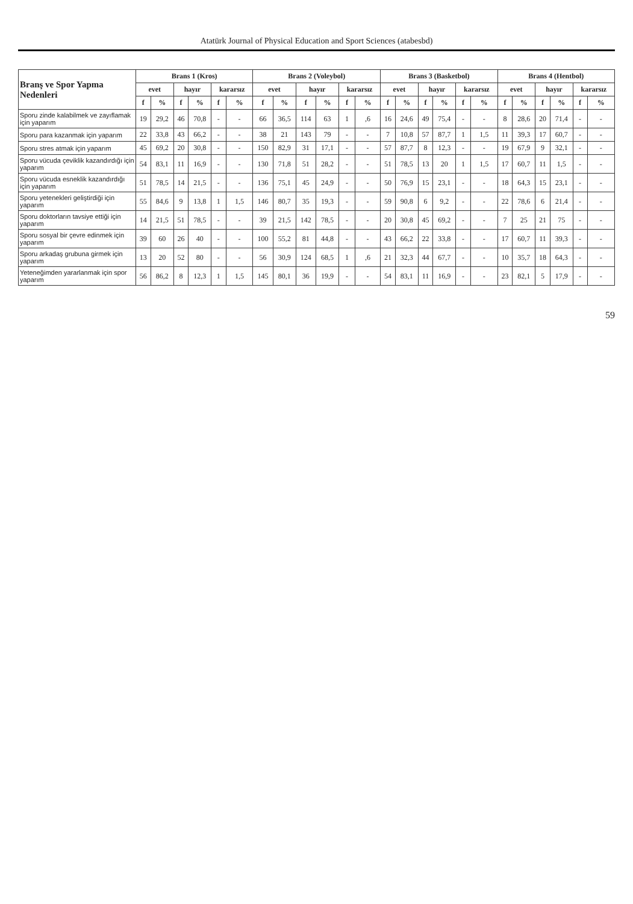Atatürk Journal of Physical Education and Sport Sciences (atabesbd)
| Branş ve Spor Yapma Nedenleri | Brans 1 (Kros) | | | | | | Brans 2 (Voleybol) | | | | | | Brans 3 (Basketbol) | | | | | | Brans 4 (Hentbol) | | | | | |
| --- | --- | --- | --- | --- | --- | --- | --- | --- | --- | --- | --- | --- | --- | --- | --- | --- | --- | --- | --- | --- | --- | --- | --- | --- |
| | evet | | hayır | | kararsız | | evet | | hayır | | kararsız | | evet | | hayır | | kararsız | | evet | | hayır | | kararsız | |
| | f | % | f | % | f | % | f | % | f | % | f | % | f | % | f | % | f | % | f | % | f | % | f | % |
| Sporu zinde kalabilmek ve zayıflamak için yaparım | 19 | 29,2 | 46 | 70,8 | - | - | 66 | 36,5 | 114 | 63 | 1 | ,6 | 16 | 24,6 | 49 | 75,4 | - | - | 8 | 28,6 | 20 | 71,4 | - | - |
| Sporu para kazanmak için yaparım | 22 | 33,8 | 43 | 66,2 | - | - | 38 | 21 | 143 | 79 | - | - | 7 | 10,8 | 57 | 87,7 | 1 | 1,5 | 11 | 39,3 | 17 | 60,7 | - | - |
| Sporu stres atmak için yaparım | 45 | 69,2 | 20 | 30,8 | - | - | 150 | 82,9 | 31 | 17,1 | - | - | 57 | 87,7 | 8 | 12,3 | - | - | 19 | 67,9 | 9 | 32,1 | - | - |
| Sporu vücuda çeviklik kazandırdığı için yaparım | 54 | 83,1 | 11 | 16,9 | - | - | 130 | 71,8 | 51 | 28,2 | - | - | 51 | 78,5 | 13 | 20 | 1 | 1,5 | 17 | 60,7 | 11 | 1,5 | - | - |
| Sporu vücuda esneklik kazandırdığı için yaparım | 51 | 78,5 | 14 | 21,5 | - | - | 136 | 75,1 | 45 | 24,9 | - | - | 50 | 76,9 | 15 | 23,1 | - | - | 18 | 64,3 | 15 | 23,1 | - | - |
| Sporu yetenekleri geliştirdiği için yaparım | 55 | 84,6 | 9 | 13,8 | 1 | 1,5 | 146 | 80,7 | 35 | 19,3 | - | - | 59 | 90,8 | 6 | 9,2 | - | - | 22 | 78,6 | 6 | 21,4 | - | - |
| Sporu doktorların tavsiye ettiği için yaparım | 14 | 21,5 | 51 | 78,5 | - | - | 39 | 21,5 | 142 | 78,5 | - | - | 20 | 30,8 | 45 | 69,2 | - | - | 7 | 25 | 21 | 75 | - | - |
| Sporu sosyal bir çevre edinmek için yaparım | 39 | 60 | 26 | 40 | - | - | 100 | 55,2 | 81 | 44,8 | - | - | 43 | 66,2 | 22 | 33,8 | - | - | 17 | 60,7 | 11 | 39,3 | - | - |
| Sporu arkadaş grubuna girmek için yaparım | 13 | 20 | 52 | 80 | - | - | 56 | 30,9 | 124 | 68,5 | 1 | ,6 | 21 | 32,3 | 44 | 67,7 | - | - | 10 | 35,7 | 18 | 64,3 | - | - |
| Yeteneğimden yararlanmak için spor yaparım | 56 | 86,2 | 8 | 12,3 | 1 | 1,5 | 145 | 80,1 | 36 | 19,9 | - | - | 54 | 83,1 | 11 | 16,9 | - | - | 23 | 82,1 | 5 | 17,9 | - | - |
59